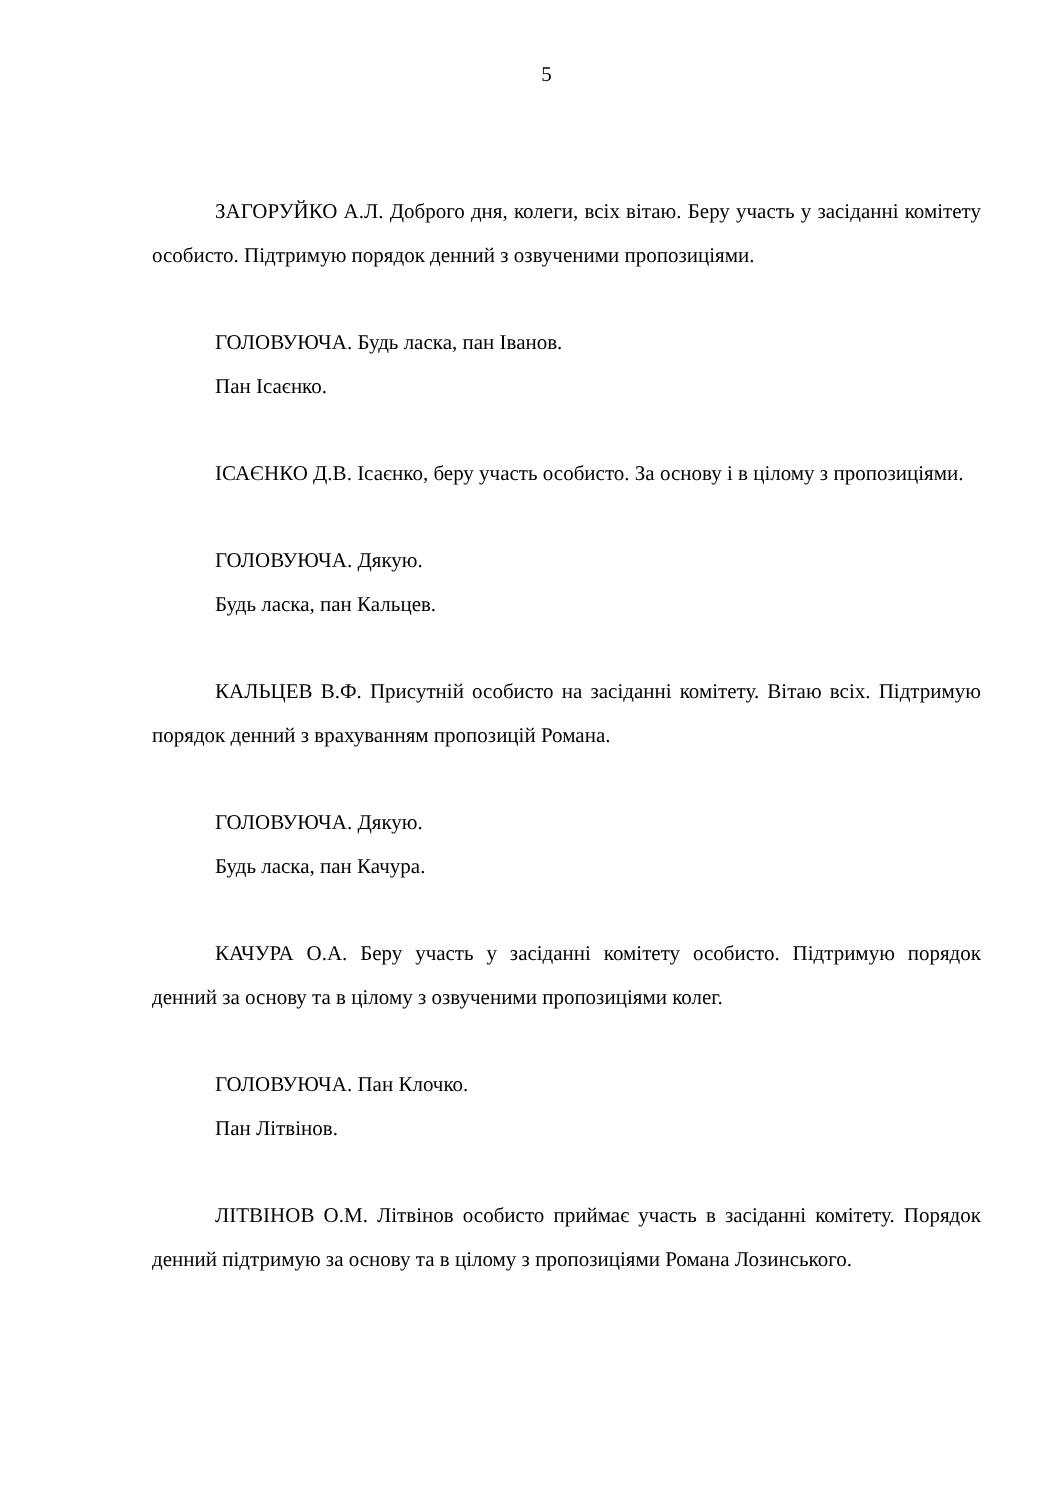5
ЗАГОРУЙКО А.Л. Доброго дня, колеги, всіх вітаю. Беру участь у засіданні комітету особисто. Підтримую порядок денний з озвученими пропозиціями.
ГОЛОВУЮЧА. Будь ласка, пан Іванов.
Пан Ісаєнко.
ІСАЄНКО Д.В. Ісаєнко, беру участь особисто. За основу і в цілому з пропозиціями.
ГОЛОВУЮЧА. Дякую.
Будь ласка, пан Кальцев.
КАЛЬЦЕВ В.Ф. Присутній особисто на засіданні комітету. Вітаю всіх. Підтримую порядок денний з врахуванням пропозицій Романа.
ГОЛОВУЮЧА. Дякую.
Будь ласка, пан Качура.
КАЧУРА О.А. Беру участь у засіданні комітету особисто. Підтримую порядок денний за основу та в цілому з озвученими пропозиціями колег.
ГОЛОВУЮЧА. Пан Клочко.
Пан Літвінов.
ЛІТВІНОВ О.М. Літвінов особисто приймає участь в засіданні комітету. Порядок денний підтримую за основу та в цілому з пропозиціями Романа Лозинського.